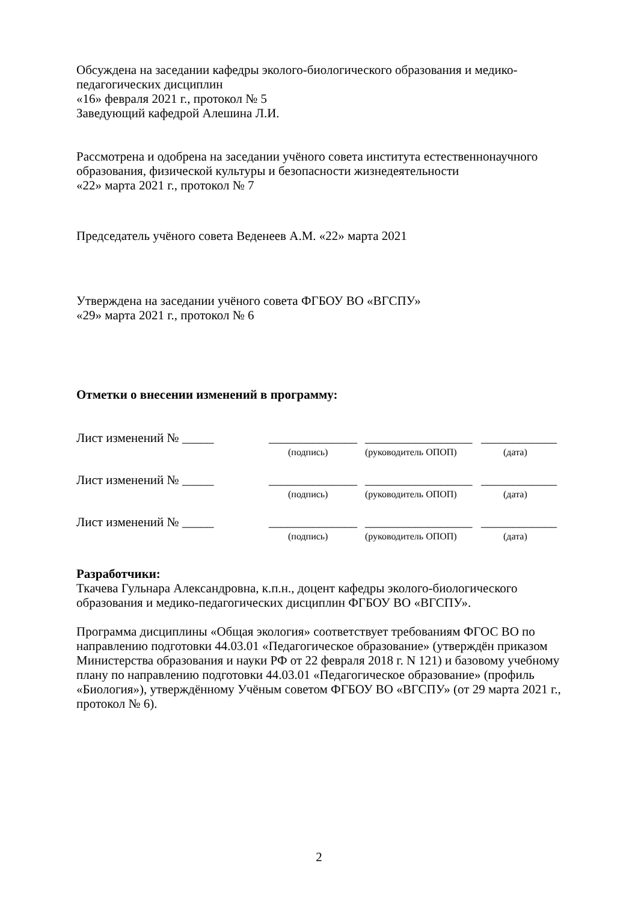Обсуждена на заседании кафедры эколого-биологического образования и медико-педагогических дисциплин
«16» февраля 2021 г., протокол № 5
Заведующий кафедрой Алешина Л.И.
Рассмотрена и одобрена на заседании учёного совета института естественнонаучного образования, физической культуры и безопасности жизнедеятельности
«22» марта 2021 г., протокол № 7
Председатель учёного совета Веденеев А.М. «22» марта 2021
Утверждена на заседании учёного совета ФГБОУ ВО «ВГСПУ»
«29» марта 2021 г., протокол № 6
Отметки о внесении изменений в программу:
Лист изменений № _____ ______________ _________________ ____________
(подпись) (руководитель ОПОП) (дата)
Лист изменений № _____ ______________ _________________ ____________
(подпись) (руководитель ОПОП) (дата)
Лист изменений № _____ ______________ _________________ ____________
(подпись) (руководитель ОПОП) (дата)
Разработчики:
Ткачева Гульнара Александровна, к.п.н., доцент кафедры эколого-биологического образования и медико-педагогических дисциплин ФГБОУ ВО «ВГСПУ».
Программа дисциплины «Общая экология» соответствует требованиям ФГОС ВО по направлению подготовки 44.03.01 «Педагогическое образование» (утверждён приказом Министерства образования и науки РФ от 22 февраля 2018 г. N 121) и базовому учебному плану по направлению подготовки 44.03.01 «Педагогическое образование» (профиль «Биология»), утверждённому Учёным советом ФГБОУ ВО «ВГСПУ» (от 29 марта 2021 г., протокол № 6).
2